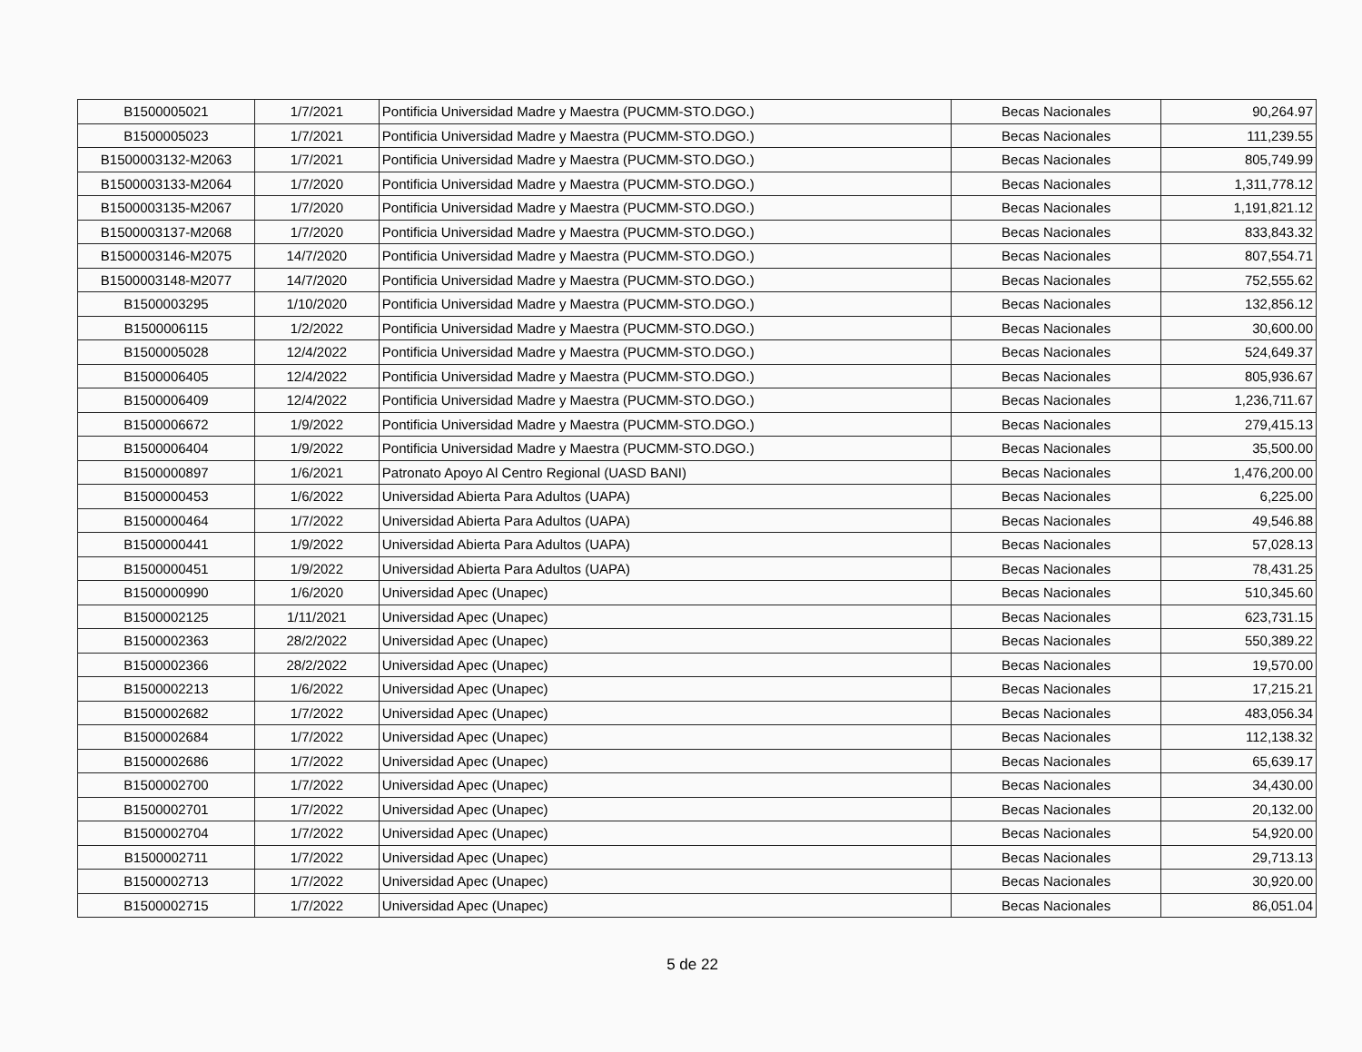| B1500005021 | 1/7/2021 | Pontificia Universidad Madre y Maestra (PUCMM-STO.DGO.) | Becas Nacionales | 90,264.97 |
| B1500005023 | 1/7/2021 | Pontificia Universidad Madre y Maestra (PUCMM-STO.DGO.) | Becas Nacionales | 111,239.55 |
| B1500003132-M2063 | 1/7/2021 | Pontificia Universidad Madre y Maestra (PUCMM-STO.DGO.) | Becas Nacionales | 805,749.99 |
| B1500003133-M2064 | 1/7/2020 | Pontificia Universidad Madre y Maestra (PUCMM-STO.DGO.) | Becas Nacionales | 1,311,778.12 |
| B1500003135-M2067 | 1/7/2020 | Pontificia Universidad Madre y Maestra (PUCMM-STO.DGO.) | Becas Nacionales | 1,191,821.12 |
| B1500003137-M2068 | 1/7/2020 | Pontificia Universidad Madre y Maestra (PUCMM-STO.DGO.) | Becas Nacionales | 833,843.32 |
| B1500003146-M2075 | 14/7/2020 | Pontificia Universidad Madre y Maestra (PUCMM-STO.DGO.) | Becas Nacionales | 807,554.71 |
| B1500003148-M2077 | 14/7/2020 | Pontificia Universidad Madre y Maestra (PUCMM-STO.DGO.) | Becas Nacionales | 752,555.62 |
| B1500003295 | 1/10/2020 | Pontificia Universidad Madre y Maestra (PUCMM-STO.DGO.) | Becas Nacionales | 132,856.12 |
| B1500006115 | 1/2/2022 | Pontificia Universidad Madre y Maestra (PUCMM-STO.DGO.) | Becas Nacionales | 30,600.00 |
| B1500005028 | 12/4/2022 | Pontificia Universidad Madre y Maestra (PUCMM-STO.DGO.) | Becas Nacionales | 524,649.37 |
| B1500006405 | 12/4/2022 | Pontificia Universidad Madre y Maestra (PUCMM-STO.DGO.) | Becas Nacionales | 805,936.67 |
| B1500006409 | 12/4/2022 | Pontificia Universidad Madre y Maestra (PUCMM-STO.DGO.) | Becas Nacionales | 1,236,711.67 |
| B1500006672 | 1/9/2022 | Pontificia Universidad Madre y Maestra (PUCMM-STO.DGO.) | Becas Nacionales | 279,415.13 |
| B1500006404 | 1/9/2022 | Pontificia Universidad Madre y Maestra (PUCMM-STO.DGO.) | Becas Nacionales | 35,500.00 |
| B1500000897 | 1/6/2021 | Patronato Apoyo Al Centro Regional (UASD BANI) | Becas Nacionales | 1,476,200.00 |
| B1500000453 | 1/6/2022 | Universidad Abierta Para Adultos (UAPA) | Becas Nacionales | 6,225.00 |
| B1500000464 | 1/7/2022 | Universidad Abierta Para Adultos (UAPA) | Becas Nacionales | 49,546.88 |
| B1500000441 | 1/9/2022 | Universidad Abierta Para Adultos (UAPA) | Becas Nacionales | 57,028.13 |
| B1500000451 | 1/9/2022 | Universidad Abierta Para Adultos (UAPA) | Becas Nacionales | 78,431.25 |
| B1500000990 | 1/6/2020 | Universidad Apec (Unapec) | Becas Nacionales | 510,345.60 |
| B1500002125 | 1/11/2021 | Universidad Apec (Unapec) | Becas Nacionales | 623,731.15 |
| B1500002363 | 28/2/2022 | Universidad Apec (Unapec) | Becas Nacionales | 550,389.22 |
| B1500002366 | 28/2/2022 | Universidad Apec (Unapec) | Becas Nacionales | 19,570.00 |
| B1500002213 | 1/6/2022 | Universidad Apec (Unapec) | Becas Nacionales | 17,215.21 |
| B1500002682 | 1/7/2022 | Universidad Apec (Unapec) | Becas Nacionales | 483,056.34 |
| B1500002684 | 1/7/2022 | Universidad Apec (Unapec) | Becas Nacionales | 112,138.32 |
| B1500002686 | 1/7/2022 | Universidad Apec (Unapec) | Becas Nacionales | 65,639.17 |
| B1500002700 | 1/7/2022 | Universidad Apec (Unapec) | Becas Nacionales | 34,430.00 |
| B1500002701 | 1/7/2022 | Universidad Apec (Unapec) | Becas Nacionales | 20,132.00 |
| B1500002704 | 1/7/2022 | Universidad Apec (Unapec) | Becas Nacionales | 54,920.00 |
| B1500002711 | 1/7/2022 | Universidad Apec (Unapec) | Becas Nacionales | 29,713.13 |
| B1500002713 | 1/7/2022 | Universidad Apec (Unapec) | Becas Nacionales | 30,920.00 |
| B1500002715 | 1/7/2022 | Universidad Apec (Unapec) | Becas Nacionales | 86,051.04 |
5 de 22